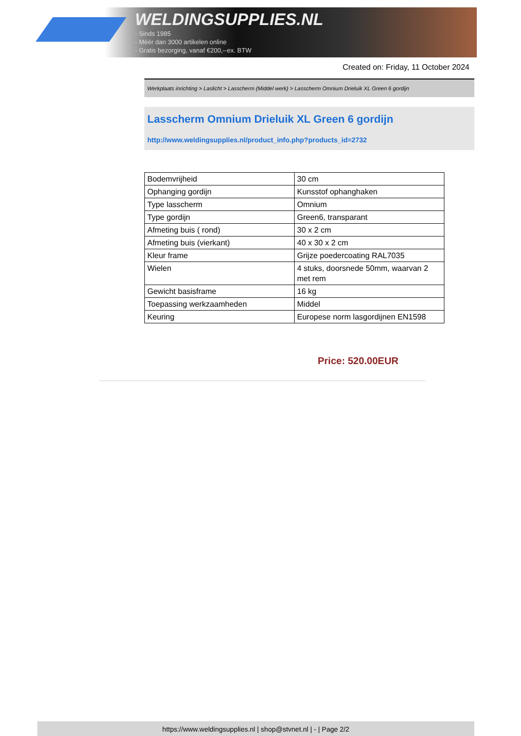WELDINGSUPPLIES.NL
- Sinds 1985
- Méér dan 3000 artikelen online
- Gratis bezorging, vanaf €200,--ex. BTW
Created on: Friday, 11 October 2024
Werkplaats inrichting > Laslicht > Lasscherm (Middel werk) > Lasscherm Omnium Drieluik XL Green 6 gordijn
Lasscherm Omnium Drieluik XL Green 6 gordijn
http://www.weldingsupplies.nl/product_info.php?products_id=2732
| Bodemvrijheid | 30 cm |
| Ophanging gordijn | Kunsstof ophanghaken |
| Type lasscherm | Omnium |
| Type gordijn | Green6, transparant |
| Afmeting buis ( rond) | 30 x 2 cm |
| Afmeting buis (vierkant) | 40 x 30 x 2 cm |
| Kleur frame | Grijze poedercoating RAL7035 |
| Wielen | 4 stuks, doorsnede 50mm, waarvan 2 met rem |
| Gewicht basisframe | 16 kg |
| Toepassing werkzaamheden | Middel |
| Keuring | Europese norm lasgordijnen EN1598 |
Price: 520.00EUR
https://www.weldingsupplies.nl | shop@stvnet.nl | - | Page 2/2